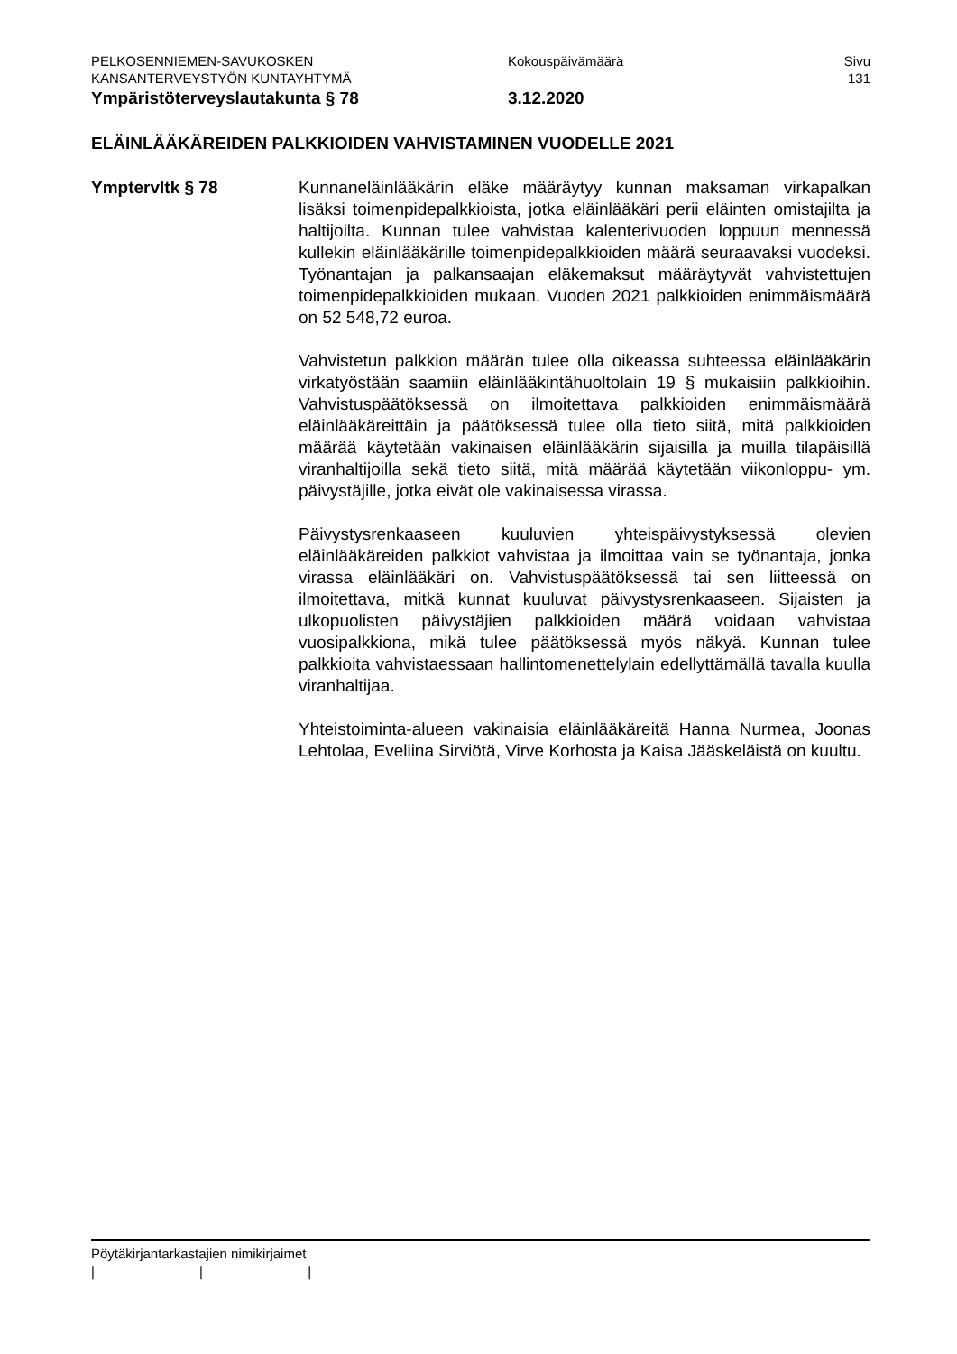PELKOSENNIEMEN-SAVUKOSKEN Kokouspäivämäärä Sivu
KANSANTERVEYSTYÖN KUNTAYHTYMÄ 131
Ympäristöterveyslautakunta § 78 3.12.2020
ELÄINLÄÄKÄREIDEN PALKKIOIDEN VAHVISTAMINEN VUODELLE 2021
Ymptervltk § 78 Kunnaneläinlääkärin eläke määräytyy kunnan maksaman virkapalkan lisäksi toimenpidepalkkioista, jotka eläinlääkäri perii eläinten omistajilta ja haltijoilta. Kunnan tulee vahvistaa kalenterivuoden loppuun mennessä kullekin eläinlääkärille toimenpidepalkkioiden määrä seuraavaksi vuodeksi. Työnantajan ja palkansaajan eläkemaksut määräytyvät vahvistettujen toimenpidepalkkioiden mukaan. Vuoden 2021 palkkioiden enimmäismäärä on 52 548,72 euroa.
Vahvistetun palkkion määrän tulee olla oikeassa suhteessa eläinlääkärin virkatyöstään saamiin eläinlääkintähuoltolain 19 § mukaisiin palkkioihin. Vahvistuspäätöksessä on ilmoitettava palkkioiden enimmäismäärä eläinlääkäreittäin ja päätöksessä tulee olla tieto siitä, mitä palkkioiden määrää käytetään vakinaisen eläinlääkärin sijaisilla ja muilla tilapäisillä viranhaltijoilla sekä tieto siitä, mitä määrää käytetään viikonloppu- ym. päivystäjille, jotka eivät ole vakinaisessa virassa.
Päivystysrenkaaseen kuuluvien yhteispäivystyksessä olevien eläinlääkäreiden palkkiot vahvistaa ja ilmoittaa vain se työnantaja, jonka virassa eläinlääkäri on. Vahvistuspäätöksessä tai sen liitteessä on ilmoitettava, mitkä kunnat kuuluvat päivystysrenkaaseen. Sijaisten ja ulkopuolisten päivystäjien palkkioiden määrä voidaan vahvistaa vuosipalkkiona, mikä tulee päätöksessä myös näkyä. Kunnan tulee palkkioita vahvistaessaan hallintomenettelylain edellyttämällä tavalla kuulla viranhaltijaa.
Yhteistoiminta-alueen vakinaisia eläinlääkäreitä Hanna Nurmea, Joonas Lehtolaa, Eveliina Sirviötä, Virve Korhosta ja Kaisa Jääskeläistä on kuultu.
Pöytäkirjantarkastajien nimikirjaimet
| | |